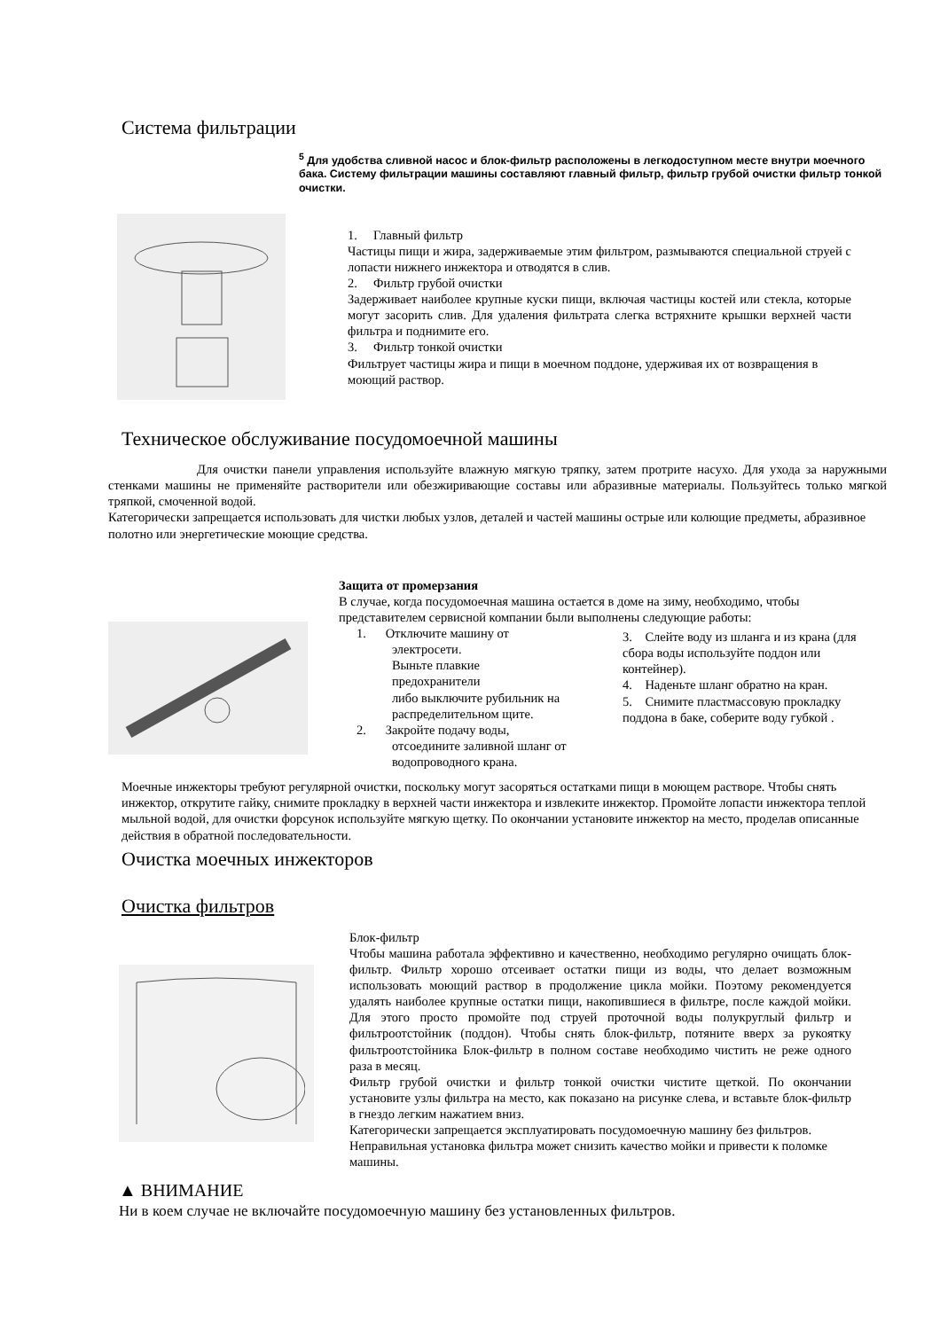Система фильтрации
<sup>5</sup> Для удобства сливной насос и блок-фильтр расположены в легкодоступном месте внутри моечного бака. Систему фильтрации машины составляют главный фильтр, фильтр грубой очистки фильтр тонкой очистки.
1. Главный фильтр
Частицы пищи и жира, задерживаемые этим фильтром, размываются специальной струей с лопасти нижнего инжектора и отводятся в слив.
2. Фильтр грубой очистки
Задерживает наиболее крупные куски пищи, включая частицы костей или стекла, которые могут засорить слив. Для удаления фильтрата слегка встряхните крышки верхней части фильтра и поднимите его.
3. Фильтр тонкой очистки
Фильтрует частицы жира и пищи в моечном поддоне, удерживая их от возвращения в моющий раствор.
Техническое обслуживание посудомоечной машины
Для очистки панели управления используйте влажную мягкую тряпку, затем протрите насухо. Для ухода за наружными стенками машины не применяйте растворители или обезжиривающие составы или абразивные материалы. Пользуйтесь только мягкой тряпкой, смоченной водой.
Категорически запрещается использовать для чистки любых узлов, деталей и частей машины острые или колющие предметы, абразивное полотно или энергетические моющие средства.
Защита от промерзания
В случае, когда посудомоечная машина остается в доме на зиму, необходимо, чтобы представителем сервисной компании были выполнены следующие работы:
1. Отключите машину от
электросети.
Выньте плавкие
предохранители
либо выключите рубильник на
распределительном щите.
2. Закройте подачу воды,
отсоедините заливной шланг от
водопроводного крана.
3. Слейте воду из шланга и из крана (для сбора воды используйте поддон или контейнер).
4. Наденьте шланг обратно на кран.
5. Снимите пластмассовую прокладку поддона в баке, соберите воду губкой .
Моечные инжекторы требуют регулярной очистки, поскольку могут засоряться остатками пищи в моющем растворе. Чтобы снять инжектор, открутите гайку, снимите прокладку в верхней части инжектора и извлеките инжектор. Промойте лопасти инжектора теплой мыльной водой, для очистки форсунок используйте мягкую щетку. По окончании установите инжектор на место, проделав описанные действия в обратной последовательности.
Очистка моечных инжекторов
Очистка фильтров
Блок-фильтр
Чтобы машина работала эффективно и качественно, необходимо регулярно очищать блок-фильтр. Фильтр хорошо отсеивает остатки пищи из воды, что делает возможным использовать моющий раствор в продолжение цикла мойки. Поэтому рекомендуется удалять наиболее крупные остатки пищи, накопившиеся в фильтре, после каждой мойки. Для этого просто промойте под струей проточной воды полукруглый фильтр и фильтроотстойник (поддон). Чтобы снять блок-фильтр, потяните вверх за рукоятку фильтроотстойника Блок-фильтр в полном составе необходимо чистить не реже одного раза в месяц.
Фильтр грубой очистки и фильтр тонкой очистки чистите щеткой. По окончании установите узлы фильтра на место, как показано на рисунке слева, и вставьте блок-фильтр в гнездо легким нажатием вниз.
Категорически запрещается эксплуатировать посудомоечную машину без фильтров.
Неправильная установка фильтра может снизить качество мойки и привести к поломке машины.
▲ ВНИМАНИЕ
Ни в коем случае не включайте посудомоечную машину без установленных фильтров.